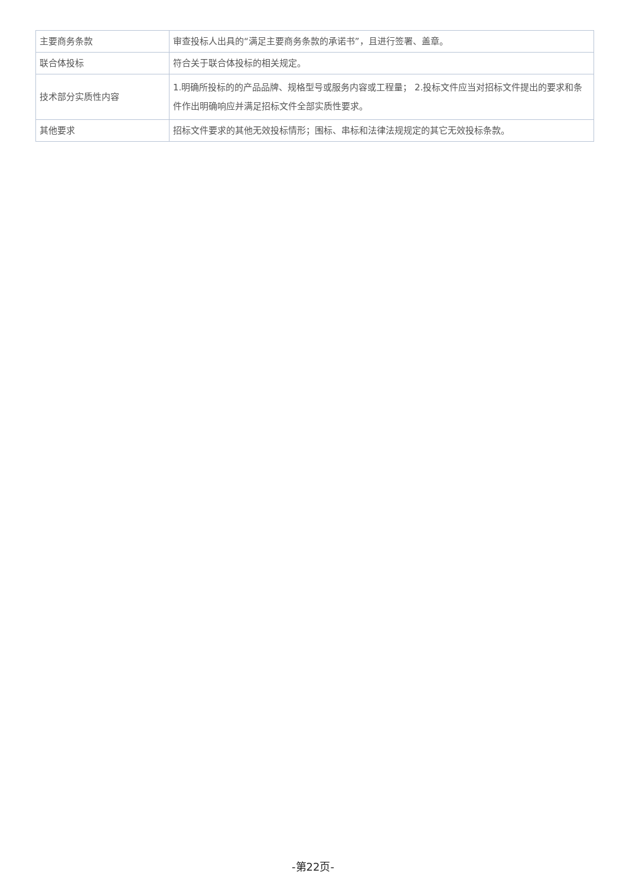| 主要商务条款 | 审查投标人出具的“满足主要商务条款的承诺书”，且进行签署、盖章。 |
| 联合体投标 | 符合关于联合体投标的相关规定。 |
| 技术部分实质性内容 | 1.明确所投标的的产品品牌、规格型号或服务内容或工程量； 2.投标文件应当对招标文件提出的要求和条件作出明确响应并满足招标文件全部实质性要求。 |
| 其他要求 | 招标文件要求的其他无效投标情形；围标、串标和法律法规规定的其它无效投标条款。 |
-第22页-